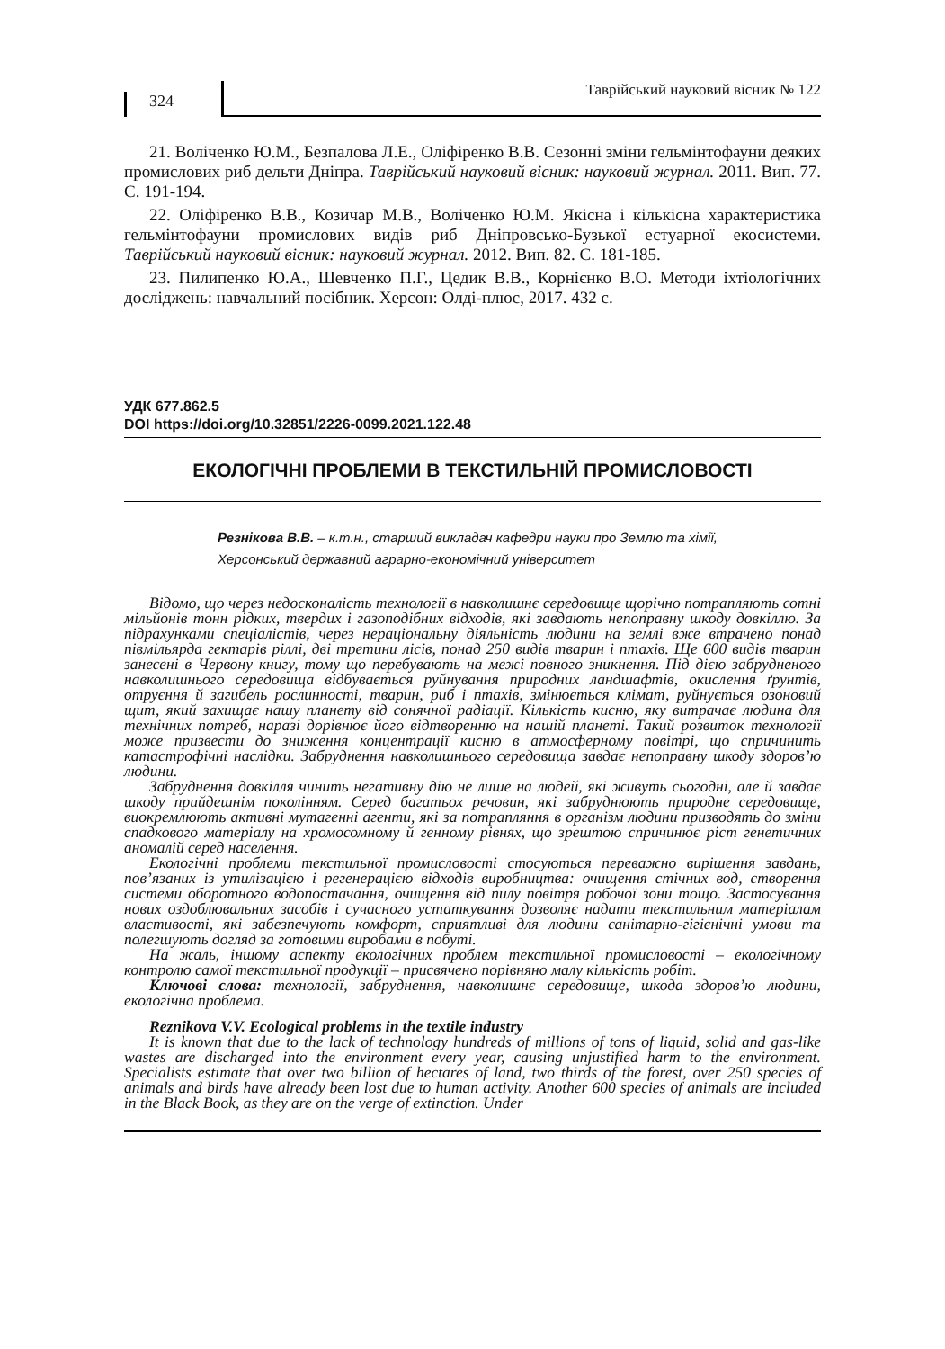324
Таврійський науковий вісник № 122
21. Воліченко Ю.М., Безпалова Л.Е., Оліфіренко В.В. Сезонні зміни гельмінтофауни деяких промислових риб дельти Дніпра. Таврійський науковий вісник: науковий журнал. 2011. Вип. 77. С. 191-194.
22. Оліфіренко В.В., Козичар М.В., Воліченко Ю.М. Якісна і кількісна характеристика гельмінтофауни промислових видів риб Дніпровсько-Бузької естуарної екосистеми. Таврійський науковий вісник: науковий журнал. 2012. Вип. 82. С. 181-185.
23. Пилипенко Ю.А., Шевченко П.Г., Цедик В.В., Корнієнко В.О. Методи іхтіологічних досліджень: навчальний посібник. Херсон: Олді-плюс, 2017. 432 с.
УДК 677.862.5
DOI https://doi.org/10.32851/2226-0099.2021.122.48
ЕКОЛОГІЧНІ ПРОБЛЕМИ В ТЕКСТИЛЬНІЙ ПРОМИСЛОВОСТІ
Резнікова В.В. – к.т.н., старший викладач кафедри науки про Землю та хімії,
Херсонський державний аграрно-економічний університет
Відомо, що через недосконалість технології в навколишнє середовище щорічно потрапляють сотні мільйонів тонн рідких, твердих і газоподібних відходів, які завдають непоправну шкоду довкіллю. За підрахунками спеціалістів, через нераціональну діяльність людини на землі вже втрачено понад півмільярда гектарів ріллі, дві третини лісів, понад 250 видів тварин і птахів. Ще 600 видів тварин занесені в Червону книгу, тому що перебувають на межі повного зникнення. Під дією забрудненого навколишнього середовища відбувається руйнування природних ландшафтів, окислення ґрунтів, отруєння й загибель рослинності, тварин, риб і птахів, змінюється клімат, руйнується озоновий щит, який захищає нашу планету від сонячної радіації. Кількість кисню, яку витрачає людина для технічних потреб, наразі дорівнює його відтворенню на нашій планеті. Такий розвиток технології може призвести до зниження концентрації кисню в атмосферному повітрі, що спричинить катастрофічні наслідки. Забруднення навколишнього середовища завдає непоправну шкоду здоров’ю людини.
Забруднення довкілля чинить негативну дію не лише на людей, які живуть сьогодні, але й завдає шкоду прийдешнім поколінням. Серед багатьох речовин, які забруднюють природне середовище, виокремлюють активні мутагенні агенти, які за потрапляння в організм людини призводять до зміни спадкового матеріалу на хромосомному й генному рівнях, що зрештою спричинює ріст генетичних аномалій серед населення.
Екологічні проблеми текстильної промисловості стосуються переважно вирішення завдань, пов’язаних із утилізацією і регенерацією відходів виробництва: очищення стічних вод, створення системи оборотного водопостачання, очищення від пилу повітря робочої зони тощо. Застосування нових оздоблювальних засобів і сучасного устаткування дозволяє надати текстильним матеріалам властивості, які забезпечують комфорт, сприятливі для людини санітарно-гігієнічні умови та полегшують догляд за готовими виробами в побуті.
На жаль, іншому аспекту екологічних проблем текстильної промисловості – екологічному контролю самої текстильної продукції – присвячено порівняно малу кількість робіт.
Ключові слова: технології, забруднення, навколишнє середовище, шкода здоров’ю людини, екологічна проблема.
Reznikova V.V. Ecological problems in the textile industry
It is known that due to the lack of technology hundreds of millions of tons of liquid, solid and gas-like wastes are discharged into the environment every year, causing unjustified harm to the environment. Specialists estimate that over two billion of hectares of land, two thirds of the forest, over 250 species of animals and birds have already been lost due to human activity. Another 600 species of animals are included in the Black Book, as they are on the verge of extinction. Under